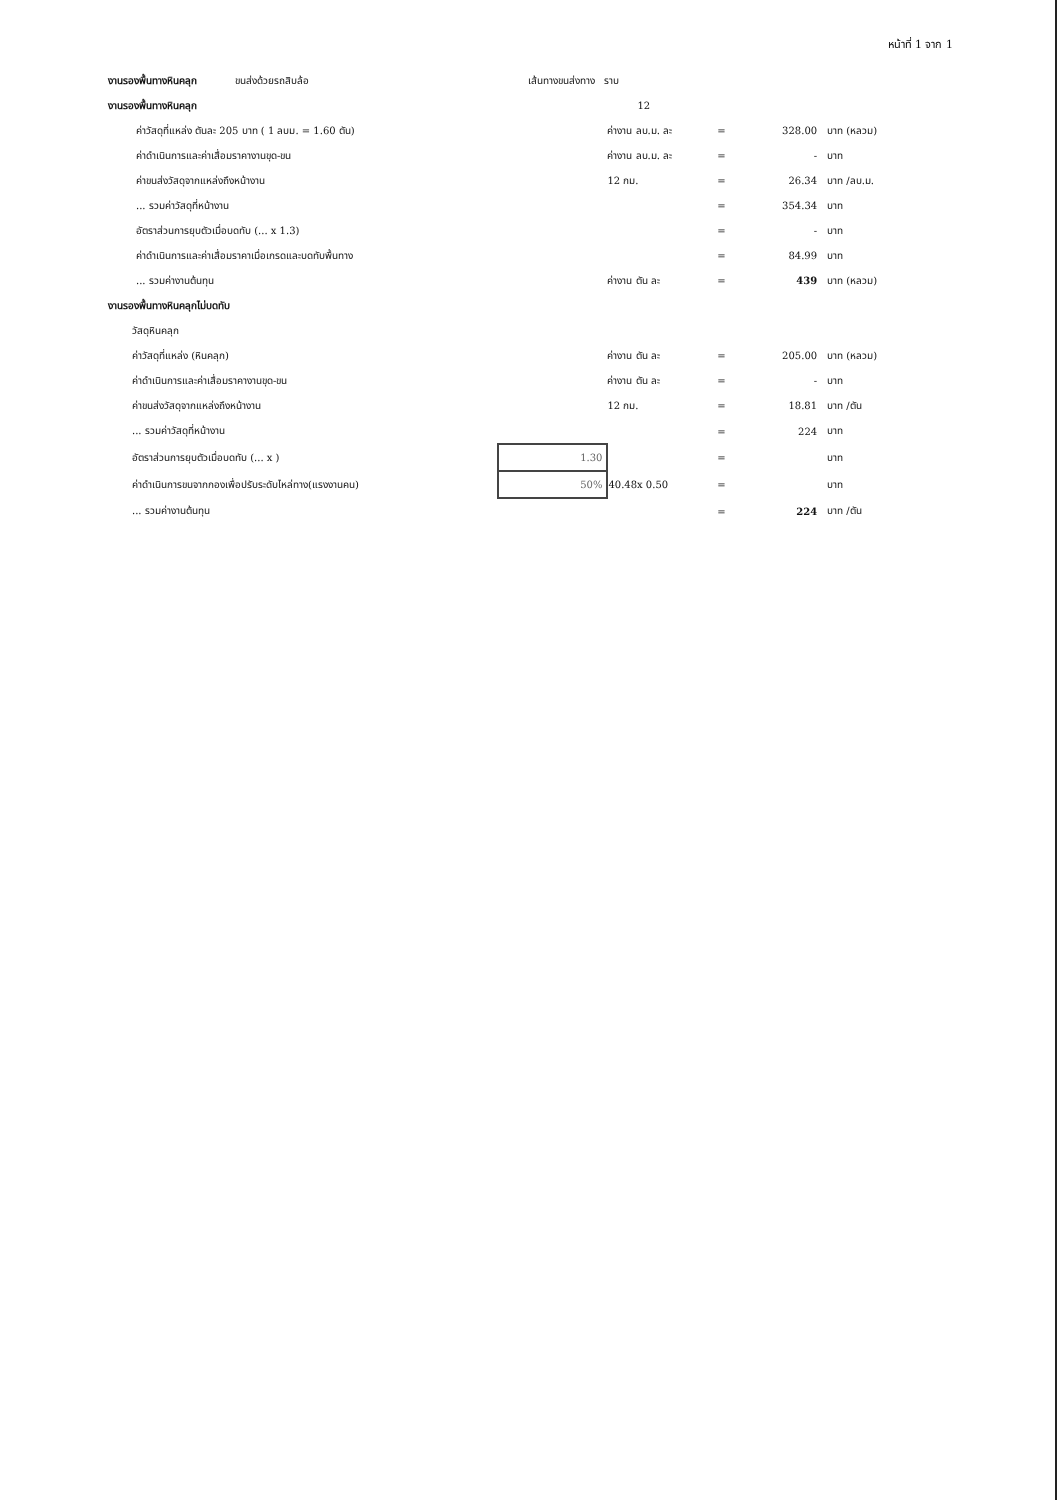หน้าที่ 1 จาก 1
| งานรองพื้นทางหินคลุก ขนส่งด้วยรถสิบล้อ | เส้นทางขนส่งทาง ราบ | | | | |
| งานรองพื้นทางหินคลุก | | 12 | | | |
| ค่าวัสดุที่แหล่ง ตันละ 205 บาท ( 1 ลบม. = 1.60 ตัน) | | ค่างาน ลบ.ม. ละ | = | 328.00 | บาท (หลวม) |
| ค่าดำเนินการและค่าเสื่อมราคางานขุด-ขน | | ค่างาน ลบ.ม. ละ | = | - | บาท |
| ค่าขนส่งวัสดุจากแหล่งถึงหน้างาน | | 12 กม. | = | 26.34 | บาท /ลบ.ม. |
| ... รวมค่าวัสดุที่หน้างาน | | | = | 354.34 | บาท |
| อัตราส่วนการยุบตัวเมื่อบดทับ (... x 1.3) | | | = | - | บาท |
| ค่าดำเนินการและค่าเสื่อมราคาเมื่อเกรดและบดทับพื้นทาง | | | = | 84.99 | บาท |
| ... รวมค่างานต้นทุน | | ค่างาน ตัน ละ | = | 439 | บาท (หลวม) |
| งานรองพื้นทางหินคลุกไม่บดทับ | | | | | |
| วัสดุหินคลุก | | | | | |
| ค่าวัสดุที่แหล่ง (หินคลุก) | | ค่างาน ตัน ละ | = | 205.00 | บาท (หลวม) |
| ค่าดำเนินการและค่าเสื่อมราคางานขุด-ขน | | ค่างาน ตัน ละ | = | - | บาท |
| ค่าขนส่งวัสดุจากแหล่งถึงหน้างาน | | 12 กม. | = | 18.81 | บาท /ตัน |
| ... รวมค่าวัสดุที่หน้างาน | | | = | 224 | บาท |
| อัตราส่วนการยุบตัวเมื่อบดทับ (... x ) | 1.30 | | = | | บาท |
| ค่าดำเนินการขนจากกองเพื่อปรับระดับไหล่ทาง(แรงงานคน) | 50% | 40.48x 0.50 | = | | บาท |
| ... รวมค่างานต้นทุน | | | = | 224 | บาท /ตัน |